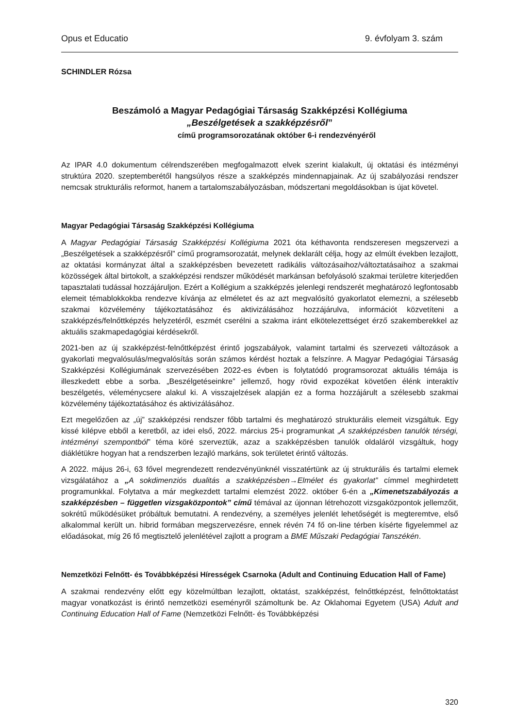Opus et Educatio 9. évfolyam 3. szám
SCHINDLER Rózsa
Beszámoló a Magyar Pedagógiai Társaság Szakképzési Kollégiuma
„Beszélgetések a szakképzésről”
című programsorozatának október 6-i rendezvényéről
Az IPAR 4.0 dokumentum célrendszerében megfogalmazott elvek szerint kialakult, új oktatási és intézményi struktúra 2020. szeptemberétől hangsúlyos része a szakképzés mindennapjainak. Az új szabályozási rendszer nemcsak strukturális reformot, hanem a tartalomszabályozásban, módszertani megoldásokban is újat követel.
Magyar Pedagógiai Társaság Szakképzési Kollégiuma
A Magyar Pedagógiai Társaság Szakképzési Kollégiuma 2021 óta kéthavonta rendszeresen megszervezi a „Beszélgetések a szakképzésről” című programsorozatát, melynek deklarált célja, hogy az elmúlt években lezajlott, az oktatási kormányzat által a szakképzésben bevezetett radikális változásaihoz/változtatásaihoz a szakmai közösségek által birtokolt, a szakképzési rendszer működését markánsan befolyásoló szakmai területre kiterjedően tapasztalati tudással hozzájáruljon. Ezért a Kollégium a szakképzés jelenlegi rendszerét meghatározó legfontosabb elemeit témablokkokba rendezve kívánja az elméletet és az azt megvalósító gyakorlatot elemezni, a szélesebb szakmai közvélemény tájékoztatásához és aktivizálásához hozzájárulva, információt közvetíteni a szakképzés/felnőttképzés helyzetéről, eszmét cserélni a szakma iránt elkötelezettséget érző szakemberekkel az aktuális szakmapedagógiai kérdésekről.
2021-ben az új szakképzést-felnőttképzést érintő jogszabályok, valamint tartalmi és szervezeti változások a gyakorlati megvalósulás/megvalósítás során számos kérdést hoztak a felszínre. A Magyar Pedagógiai Társaság Szakképzési Kollégiumának szervezésében 2022-es évben is folytatódó programsorozat aktuális témája is illeszkedett ebbe a sorba. „Beszélgetéseinkre” jellemző, hogy rövid expozékat követően élénk interaktív beszélgetés, véleménycsere alakul ki. A visszajelzések alapján ez a forma hozzájárult a szélesebb szakmai közvélemény tájékoztatásához és aktivizálásához.
Ezt megelőzően az „új” szakképzési rendszer főbb tartalmi és meghatározó strukturális elemeit vizsgáltuk. Egy kissé kilépve ebből a keretből, az idei első, 2022. március 25-i programunkat „A szakképzésben tanulók térségi, intézményi szempontból” téma köré szerveztük, azaz a szakképzésben tanulók oldaláról vizsgáltuk, hogy diáklétükre hogyan hat a rendszerben lezajló markáns, sok területet érintő változás.
A 2022. május 26-i, 63 fővel megrendezett rendezvényünknél visszatértünk az új strukturális és tartalmi elemek vizsgálatához a „A sokdimenziós dualitás a szakképzésben→Elmélet és gyakorlat” címmel meghirdetett programunkkal. Folytatva a már megkezdett tartalmi elemzést 2022. október 6-én a „Kimenetszabályozás a szakképzésben – független vizsgaközpontok” című témával az újonnan létrehozott vizsgaközpontok jellemzőit, sokrétű működésüket próbáltuk bemutatni. A rendezvény, a személyes jelenlét lehetőségét is megteremtve, első alkalommal került un. hibrid formában megszervezésre, ennek révén 74 fő on-line térben kísérte figyelemmel az előadásokat, míg 26 fő megtisztelő jelenlétével zajlott a program a BME Műszaki Pedagógiai Tanszékén.
Nemzetközi Felnőtt- és Továbbképzési Hírességek Csarnoka (Adult and Continuing Education Hall of Fame)
A szakmai rendezvény előtt egy közelmúltban lezajlott, oktatást, szakképzést, felnőttképzést, felnőttoktatást magyar vonatkozást is érintő nemzetközi eseményről számoltunk be. Az Oklahomai Egyetem (USA) Adult and Continuing Education Hall of Fame (Nemzetközi Felnőtt- és Továbbképzési
320